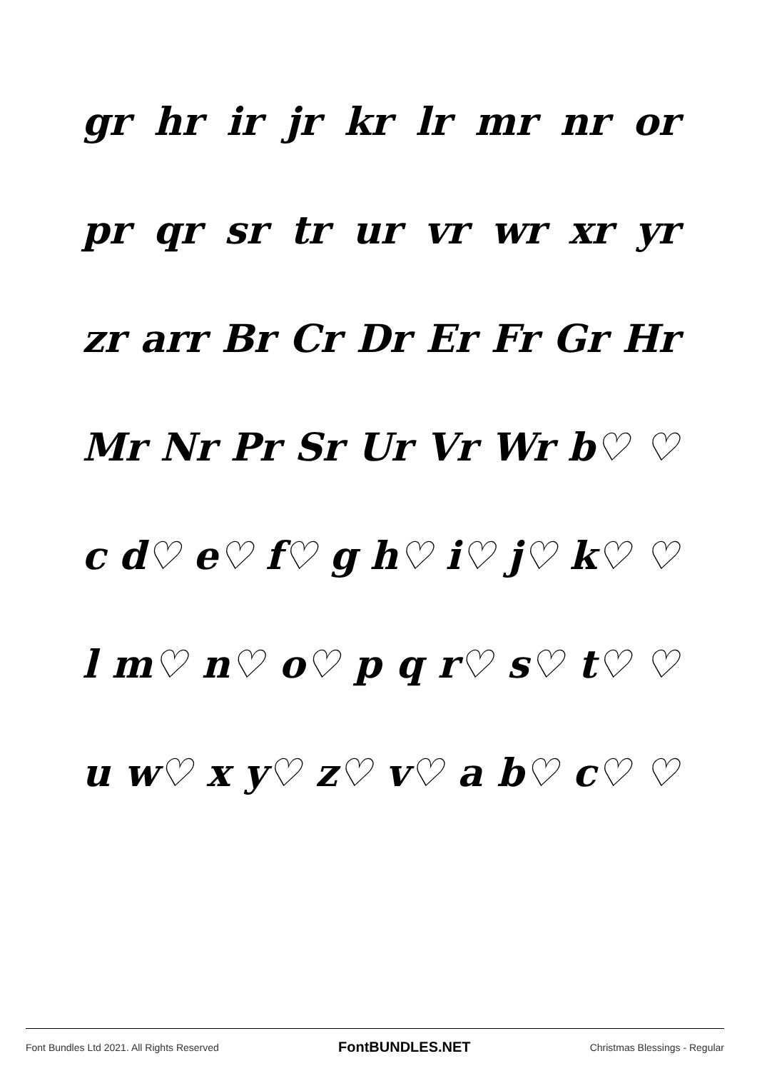gr hr ir jr kr lr mr nr or
pr qr sr tr ur vr wr xr yr
zr arr Br Cr Dr Er Fr Gr Hr
Mr Nr Pr Sr Ur Vr Wr b♡ ♡
c d♡ e♡ f♡ g h♡ i♡ j♡ k♡ ♡
l m♡ n♡ o♡ p q r♡ s♡ t♡ ♡
u w♡ x y♡ z♡ v♡ a b♡ c♡ ♡
Font Bundles Ltd 2021. All Rights Reserved FontBUNDLES.NET Christmas Blessings - Regular